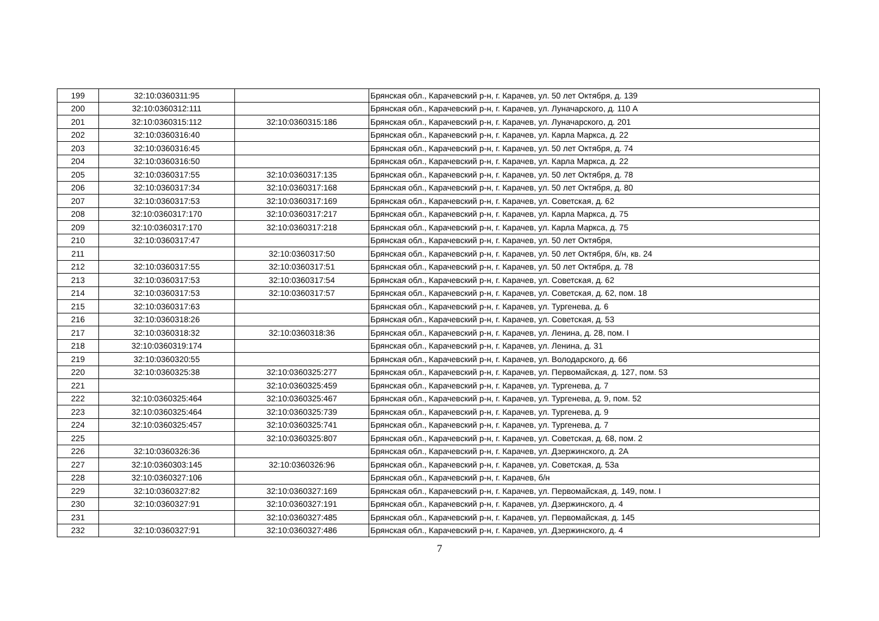| 199 | 32:10:0360311:95 | | Брянская обл., Карачевский р-н, г. Карачев, ул. 50 лет Октября, д. 139 |
| 200 | 32:10:0360312:111 | | Брянская обл., Карачевский р-н, г. Карачев, ул. Луначарского, д. 110 А |
| 201 | 32:10:0360315:112 | 32:10:0360315:186 | Брянская обл., Карачевский р-н, г. Карачев, ул. Луначарского, д. 201 |
| 202 | 32:10:0360316:40 | | Брянская обл., Карачевский р-н, г. Карачев, ул. Карла Маркса, д. 22 |
| 203 | 32:10:0360316:45 | | Брянская обл., Карачевский р-н, г. Карачев, ул. 50 лет Октября, д. 74 |
| 204 | 32:10:0360316:50 | | Брянская обл., Карачевский р-н, г. Карачев, ул. Карла Маркса, д. 22 |
| 205 | 32:10:0360317:55 | 32:10:0360317:135 | Брянская обл., Карачевский р-н, г. Карачев, ул. 50 лет Октября, д. 78 |
| 206 | 32:10:0360317:34 | 32:10:0360317:168 | Брянская обл., Карачевский р-н, г. Карачев, ул. 50 лет Октября, д. 80 |
| 207 | 32:10:0360317:53 | 32:10:0360317:169 | Брянская обл., Карачевский р-н, г. Карачев, ул. Советская, д. 62 |
| 208 | 32:10:0360317:170 | 32:10:0360317:217 | Брянская обл., Карачевский р-н, г. Карачев, ул. Карла Маркса, д. 75 |
| 209 | 32:10:0360317:170 | 32:10:0360317:218 | Брянская обл., Карачевский р-н, г. Карачев, ул. Карла Маркса, д. 75 |
| 210 | 32:10:0360317:47 | | Брянская обл., Карачевский р-н, г. Карачев, ул. 50 лет Октября, |
| 211 | | 32:10:0360317:50 | Брянская обл., Карачевский р-н, г. Карачев, ул. 50 лет Октября, б/н, кв. 24 |
| 212 | 32:10:0360317:55 | 32:10:0360317:51 | Брянская обл., Карачевский р-н, г. Карачев, ул. 50 лет Октября, д. 78 |
| 213 | 32:10:0360317:53 | 32:10:0360317:54 | Брянская обл., Карачевский р-н, г. Карачев, ул. Советская, д. 62 |
| 214 | 32:10:0360317:53 | 32:10:0360317:57 | Брянская обл., Карачевский р-н, г. Карачев, ул. Советская, д. 62, пом. 18 |
| 215 | 32:10:0360317:63 | | Брянская обл., Карачевский р-н, г. Карачев, ул. Тургенева, д. 6 |
| 216 | 32:10:0360318:26 | | Брянская обл., Карачевский р-н, г. Карачев, ул. Советская, д. 53 |
| 217 | 32:10:0360318:32 | 32:10:0360318:36 | Брянская обл., Карачевский р-н, г. Карачев, ул. Ленина, д. 28, пом. I |
| 218 | 32:10:0360319:174 | | Брянская обл., Карачевский р-н, г. Карачев, ул. Ленина, д. 31 |
| 219 | 32:10:0360320:55 | | Брянская обл., Карачевский р-н, г. Карачев, ул. Володарского, д. 66 |
| 220 | 32:10:0360325:38 | 32:10:0360325:277 | Брянская обл., Карачевский р-н, г. Карачев, ул. Первомайская, д. 127, пом. 53 |
| 221 | | 32:10:0360325:459 | Брянская обл., Карачевский р-н, г. Карачев, ул. Тургенева, д. 7 |
| 222 | 32:10:0360325:464 | 32:10:0360325:467 | Брянская обл., Карачевский р-н, г. Карачев, ул. Тургенева, д. 9, пом. 52 |
| 223 | 32:10:0360325:464 | 32:10:0360325:739 | Брянская обл., Карачевский р-н, г. Карачев, ул. Тургенева, д. 9 |
| 224 | 32:10:0360325:457 | 32:10:0360325:741 | Брянская обл., Карачевский р-н, г. Карачев, ул. Тургенева, д. 7 |
| 225 | | 32:10:0360325:807 | Брянская обл., Карачевский р-н, г. Карачев, ул. Советская, д. 68, пом. 2 |
| 226 | 32:10:0360326:36 | | Брянская обл., Карачевский р-н, г. Карачев, ул. Дзержинского, д. 2А |
| 227 | 32:10:0360303:145 | 32:10:0360326:96 | Брянская обл., Карачевский р-н, г. Карачев, ул. Советская, д. 53а |
| 228 | 32:10:0360327:106 | | Брянская обл., Карачевский р-н, г. Карачев, б/н |
| 229 | 32:10:0360327:82 | 32:10:0360327:169 | Брянская обл., Карачевский р-н, г. Карачев, ул. Первомайская, д. 149, пом. I |
| 230 | 32:10:0360327:91 | 32:10:0360327:191 | Брянская обл., Карачевский р-н, г. Карачев, ул. Дзержинского, д. 4 |
| 231 | | 32:10:0360327:485 | Брянская обл., Карачевский р-н, г. Карачев, ул. Первомайская, д. 145 |
| 232 | 32:10:0360327:91 | 32:10:0360327:486 | Брянская обл., Карачевский р-н, г. Карачев, ул. Дзержинского, д. 4 |
7